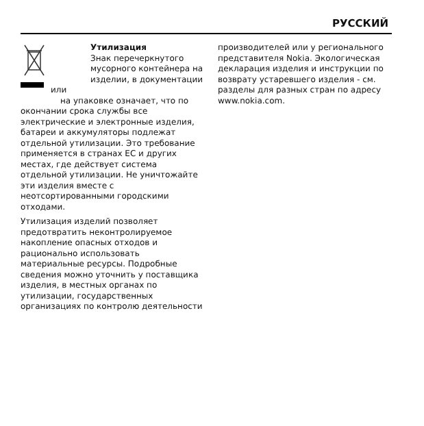РУССКИЙ
Утилизация
Знак перечеркнутого
мусорного контейнера на
изделии, в документации или
на упаковке означает, что по
окончании срока службы все электрические и электронные изделия, батареи и аккумуляторы подлежат отдельной утилизации. Это требование применяется в странах ЕС и других местах, где действует система отдельной утилизации. Не уничтожайте эти изделия вместе с неотсортированными городскими отходами.
Утилизация изделий позволяет предотвратить неконтролируемое накопление опасных отходов и рационально использовать материальные ресурсы. Подробные сведения можно уточнить у поставщика изделия, в местных органах по утилизации, государственных организациях по контролю деятельности
производителей или у регионального представителя Nokia. Экологическая декларация изделия и инструкции по возврату устаревшего изделия - см. разделы для разных стран по адресу www.nokia.com.